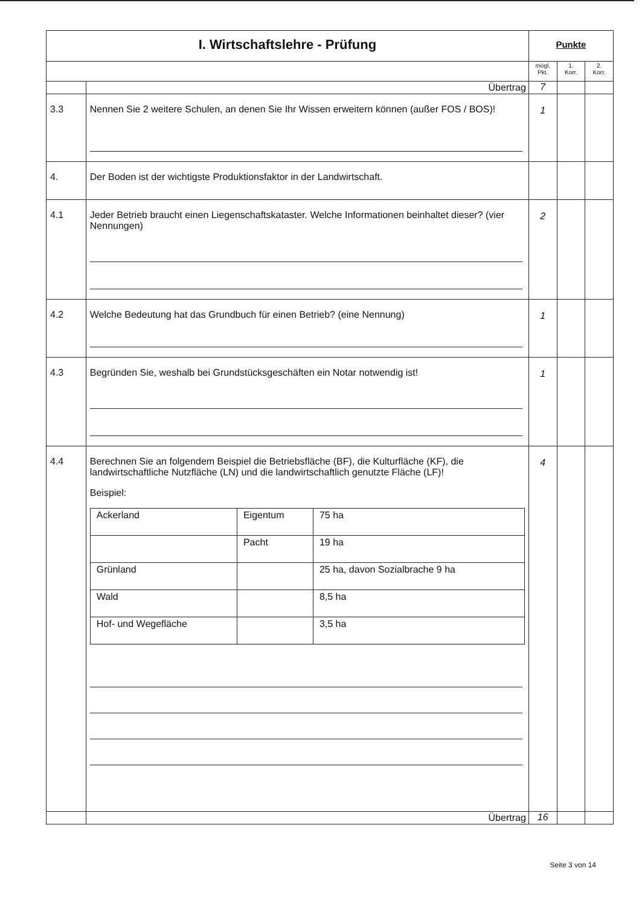| I. Wirtschaftslehre - Prüfung | | Punkte | | |
| --- | --- | --- | --- | --- |
| | | mögl. Pkt. | 1. Korr. | 2. Korr. |
| | Übertrag | 7 | | |
| 3.3 | Nennen Sie 2 weitere Schulen, an denen Sie Ihr Wissen erweitern können (außer FOS / BOS)! | 1 | | |
| 4. | Der Boden ist der wichtigste Produktionsfaktor in der Landwirtschaft. | | | |
| 4.1 | Jeder Betrieb braucht einen Liegenschaftskataster. Welche Informationen beinhaltet dieser? (vier Nennungen) | 2 | | |
| 4.2 | Welche Bedeutung hat das Grundbuch für einen Betrieb? (eine Nennung) | 1 | | |
| 4.3 | Begründen Sie, weshalb bei Grundstücksgeschäften ein Notar notwendig ist! | 1 | | |
| 4.4 | Berechnen Sie an folgendem Beispiel die Betriebsfläche (BF), die Kulturfläche (KF), die landwirtschaftliche Nutzfläche (LN) und die landwirtschaftlich genutzte Fläche (LF)! Beispiel: / Ackerland / Eigentum / 75 ha / / / Pacht / 19 ha / / Grünland / / 25 ha, davon Sozialbrache 9 ha / / Wald / / 8,5 ha / / Hof- und Wegefläche / / 3,5 ha / | 4 | | |
| | Übertrag | 16 | | |
Seite 3 von 14